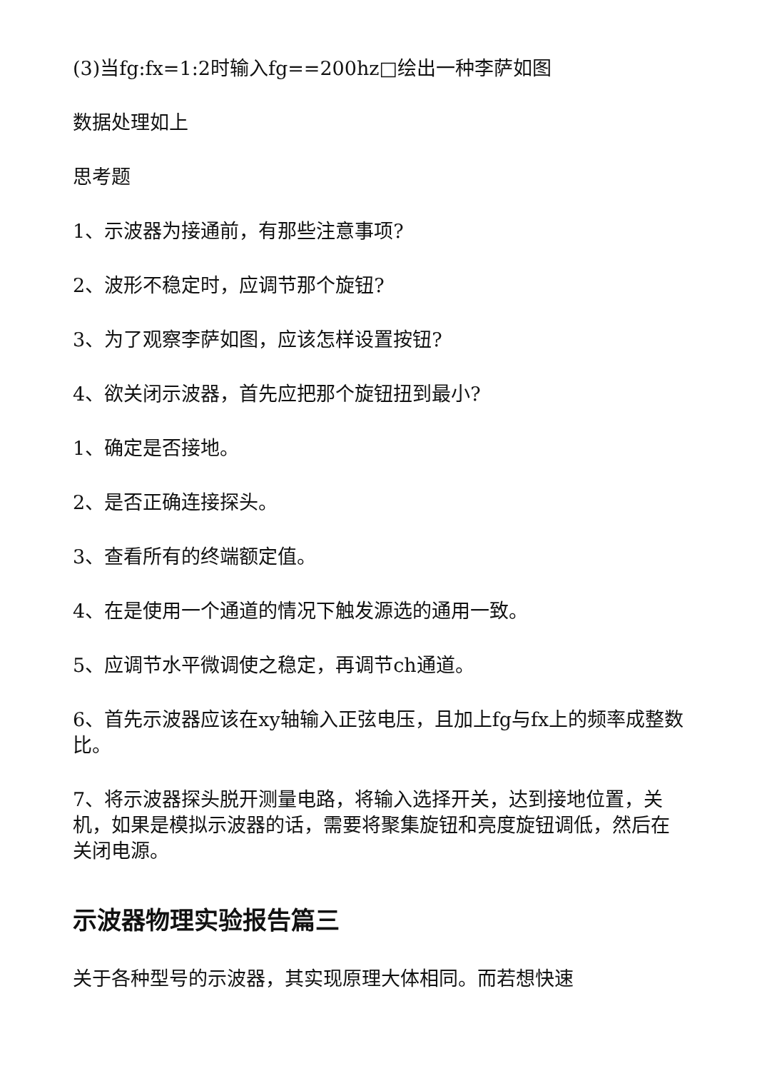(3)当fg:fx=1:2时输入fg==200hz□绘出一种李萨如图
数据处理如上
思考题
1、示波器为接通前，有那些注意事项?
2、波形不稳定时，应调节那个旋钮?
3、为了观察李萨如图，应该怎样设置按钮?
4、欲关闭示波器，首先应把那个旋钮扭到最小?
1、确定是否接地。
2、是否正确连接探头。
3、查看所有的终端额定值。
4、在是使用一个通道的情况下触发源选的通用一致。
5、应调节水平微调使之稳定，再调节ch通道。
6、首先示波器应该在xy轴输入正弦电压，且加上fg与fx上的频率成整数比。
7、将示波器探头脱开测量电路，将输入选择开关，达到接地位置，关机，如果是模拟示波器的话，需要将聚集旋钮和亮度旋钮调低，然后在关闭电源。
示波器物理实验报告篇三
关于各种型号的示波器，其实现原理大体相同。而若想快速